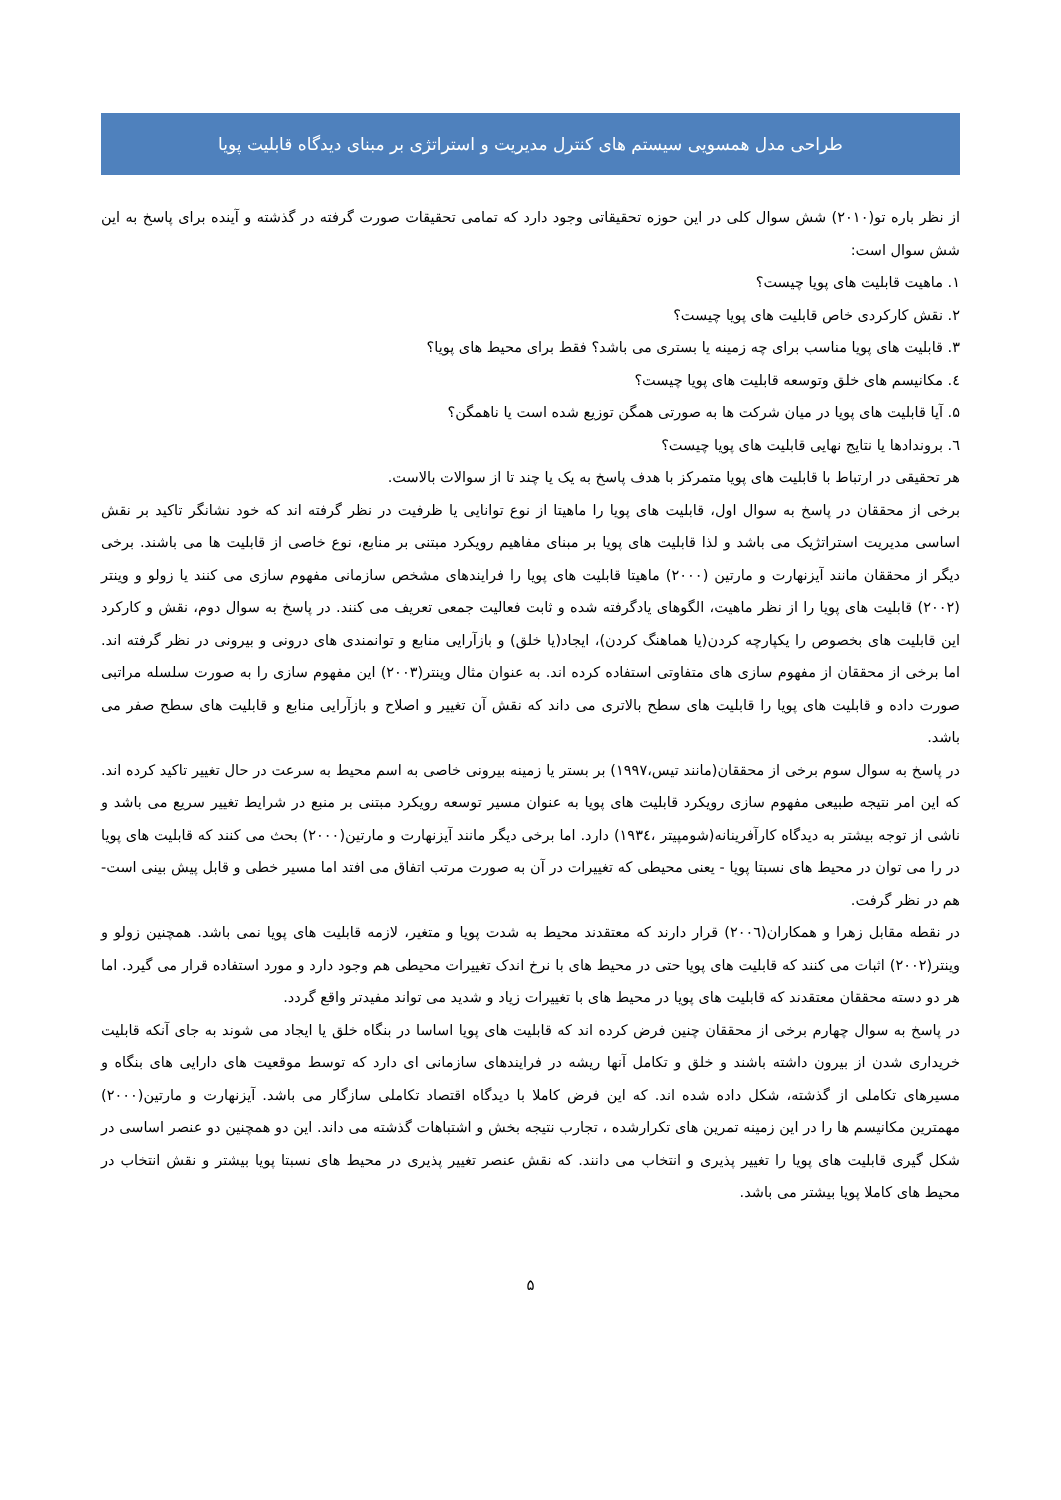طراحی مدل همسویی سیستم های کنترل مدیریت و استراتژی بر مبنای دیدگاه قابلیت پویا
از نظر باره تو(۲۰۱۰) شش سوال کلی در این حوزه تحقیقاتی وجود دارد که تمامی تحقیقات صورت گرفته در گذشته و آینده برای پاسخ به این شش سوال است:
۱. ماهیت قابلیت های پویا چیست؟
۲. نقش کارکردی خاص قابلیت های پویا چیست؟
۳. قابلیت های پویا مناسب برای چه زمینه یا بستری می باشد؟ فقط برای محیط های پویا؟
٤. مکانیسم های خلق وتوسعه قابلیت های پویا چیست؟
۵. آیا قابلیت های پویا در میان شرکت ها به صورتی همگن توزیع شده است یا ناهمگن؟
٦. بروندادها یا نتایج نهایی قابلیت های پویا چیست؟
هر تحقیقی در ارتباط با قابلیت های پویا متمرکز با هدف پاسخ به یک یا چند تا از سوالات بالاست.
برخی از محققان در پاسخ به سوال اول، قابلیت های پویا را ماهیتا از نوع توانایی یا ظرفیت در نظر گرفته اند که خود نشانگر تاکید بر نقش اساسی مدیریت استراتژیک می باشد و لذا قابلیت های پویا بر مبنای مفاهیم رویکرد مبتنی بر منابع، نوع خاصی از قابلیت ها می باشند. برخی دیگر از محققان مانند آیزنهارت و مارتین (۲۰۰۰) ماهیتا قابلیت های پویا را فرایندهای مشخص سازمانی مفهوم سازی می کنند یا زولو و وینتر (۲۰۰۲) قابلیت های پویا را از نظر ماهیت، الگوهای یادگرفته شده و ثابت فعالیت جمعی تعریف می کنند. در پاسخ به سوال دوم، نقش و کارکرد این قابلیت های بخصوص را یکپارچه کردن(یا هماهنگ کردن)، ایجاد(یا خلق) و بازآرایی منابع و توانمندی های درونی و بیرونی در نظر گرفته اند. اما برخی از محققان از مفهوم سازی های متفاوتی استفاده کرده اند. به عنوان مثال وینتر(۲۰۰۳) این مفهوم سازی را به صورت سلسله مراتبی صورت داده و قابلیت های پویا را قابلیت های سطح بالاتری می داند که نقش آن تغییر و اصلاح و بازآرایی منابع و قابلیت های سطح صفر می باشد.
در پاسخ به سوال سوم برخی از محققان(مانند تیس،۱۹۹۷) بر بستر یا زمینه بیرونی خاصی به اسم محیط به سرعت در حال تغییر تاکید کرده اند. که این امر نتیجه طبیعی مفهوم سازی رویکرد قابلیت های پویا به عنوان مسیر توسعه رویکرد مبتنی بر منبع در شرایط تغییر سریع می باشد و ناشی از توجه بیشتر به دیدگاه کارآفرینانه(شومپیتر ،۱۹۳٤) دارد. اما برخی دیگر مانند آیزنهارت و مارتین(۲۰۰۰) بحث می کنند که قابلیت های پویا در را می توان در محیط های نسبتا پویا - یعنی محیطی که تغییرات در آن به صورت مرتب اتفاق می افتد اما مسیر خطی و قابل پیش بینی است- هم در نظر گرفت.
در نقطه مقابل زهرا و همکاران(۲۰۰٦) قرار دارند که معتقدند محیط به شدت پویا و متغیر، لازمه قابلیت های پویا نمی باشد. همچنین زولو و وینتر(۲۰۰۲) اثبات می کنند که قابلیت های پویا حتی در محیط های با نرخ اندک تغییرات محیطی هم وجود دارد و مورد استفاده قرار می گیرد. اما هر دو دسته محققان معتقدند که قابلیت های پویا در محیط های با تغییرات زیاد و شدید می تواند مفیدتر واقع گردد.
در پاسخ به سوال چهارم برخی از محققان چنین فرض کرده اند که قابلیت های پویا اساسا در بنگاه خلق یا ایجاد می شوند به جای آنکه قابلیت خریداری شدن از بیرون داشته باشند و خلق و تکامل آنها ریشه در فرایندهای سازمانی ای دارد که توسط موقعیت های دارایی های بنگاه و مسیرهای تکاملی از گذشته، شکل داده شده اند. که این فرض کاملا با دیدگاه اقتصاد تکاملی سازگار می باشد. آیزنهارت و مارتین(۲۰۰۰) مهمترین مکانیسم ها را در این زمینه تمرین های تکرارشده ، تجارب نتیجه بخش و اشتباهات گذشته می داند. این دو همچنین دو عنصر اساسی در شکل گیری قابلیت های پویا را تغییر پذیری و انتخاب می دانند. که نقش عنصر تغییر پذیری در محیط های نسبتا پویا بیشتر و نقش انتخاب در محیط های کاملا پویا بیشتر می باشد.
۵